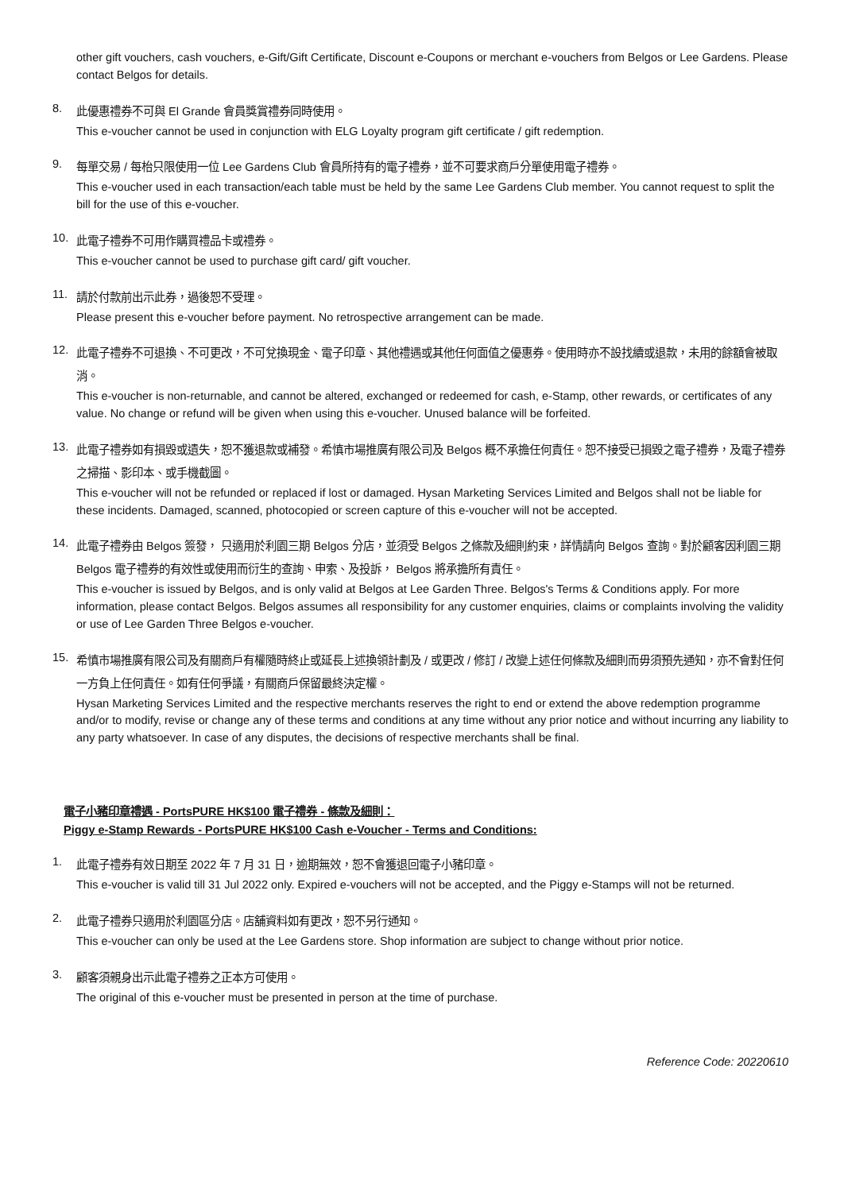other gift vouchers, cash vouchers, e-Gift/Gift Certificate, Discount e-Coupons or merchant e-vouchers from Belgos or Lee Gardens. Please contact Belgos for details.
8.
此優惠禮券不可與 El Grande 會員獎賞禮券同時使用。
This e-voucher cannot be used in conjunction with ELG Loyalty program gift certificate / gift redemption.
9.
每單交易 / 每枱只限使用一位 Lee Gardens Club 會員所持有的電子禮券，並不可要求商戶分單使用電子禮券。
This e-voucher used in each transaction/each table must be held by the same Lee Gardens Club member. You cannot request to split the bill for the use of this e-voucher.
10.
此電子禮券不可用作購買禮品卡或禮券。
This e-voucher cannot be used to purchase gift card/ gift voucher.
11.
請於付款前出示此券，過後恕不受理。
Please present this e-voucher before payment. No retrospective arrangement can be made.
12.
此電子禮券不可退換、不可更改，不可兌換現金、電子印章、其他禮遇或其他任何面值之優惠券。使用時亦不設找續或退款，未用的餘額會被取消。
This e-voucher is non-returnable, and cannot be altered, exchanged or redeemed for cash, e-Stamp, other rewards, or certificates of any value. No change or refund will be given when using this e-voucher. Unused balance will be forfeited.
13.
此電子禮券如有損毀或遺失，恕不獲退款或補發。希慎市場推廣有限公司及 Belgos 概不承擔任何責任。恕不接受已損毀之電子禮券，及電子禮券之掃描、影印本、或手機截圖。
This e-voucher will not be refunded or replaced if lost or damaged. Hysan Marketing Services Limited and Belgos shall not be liable for these incidents. Damaged, scanned, photocopied or screen capture of this e-voucher will not be accepted.
14.
此電子禮券由 Belgos 簽發， 只適用於利園三期 Belgos 分店，並須受 Belgos 之條款及細則約束，詳情請向 Belgos 查詢。對於顧客因利園三期 Belgos 電子禮券的有效性或使用而衍生的查詢、申索、及投訴， Belgos 將承擔所有責任。
This e-voucher is issued by Belgos, and is only valid at Belgos at Lee Garden Three. Belgos's Terms & Conditions apply. For more information, please contact Belgos. Belgos assumes all responsibility for any customer enquiries, claims or complaints involving the validity or use of Lee Garden Three Belgos e-voucher.
15.
希慎市場推廣有限公司及有關商戶有權隨時終止或延長上述換領計劃及 / 或更改 / 修訂 / 改變上述任何條款及細則而毋須預先通知，亦不會對任何一方負上任何責任。如有任何爭議，有關商戶保留最終決定權。
Hysan Marketing Services Limited and the respective merchants reserves the right to end or extend the above redemption programme and/or to modify, revise or change any of these terms and conditions at any time without any prior notice and without incurring any liability to any party whatsoever. In case of any disputes, the decisions of respective merchants shall be final.
電子小豬印章禮遇 - PortsPURE HK$100 電子禮券 - 條款及細則：
Piggy e-Stamp Rewards - PortsPURE HK$100 Cash e-Voucher - Terms and Conditions:
1.
此電子禮券有效日期至 2022 年 7 月 31 日，逾期無效，恕不會獲退回電子小豬印章。
This e-voucher is valid till 31 Jul 2022 only. Expired e-vouchers will not be accepted, and the Piggy e-Stamps will not be returned.
2.
此電子禮券只適用於利園區分店。店舖資料如有更改，恕不另行通知。
This e-voucher can only be used at the Lee Gardens store. Shop information are subject to change without prior notice.
3.
顧客須親身出示此電子禮券之正本方可使用。
The original of this e-voucher must be presented in person at the time of purchase.
Reference Code: 20220610